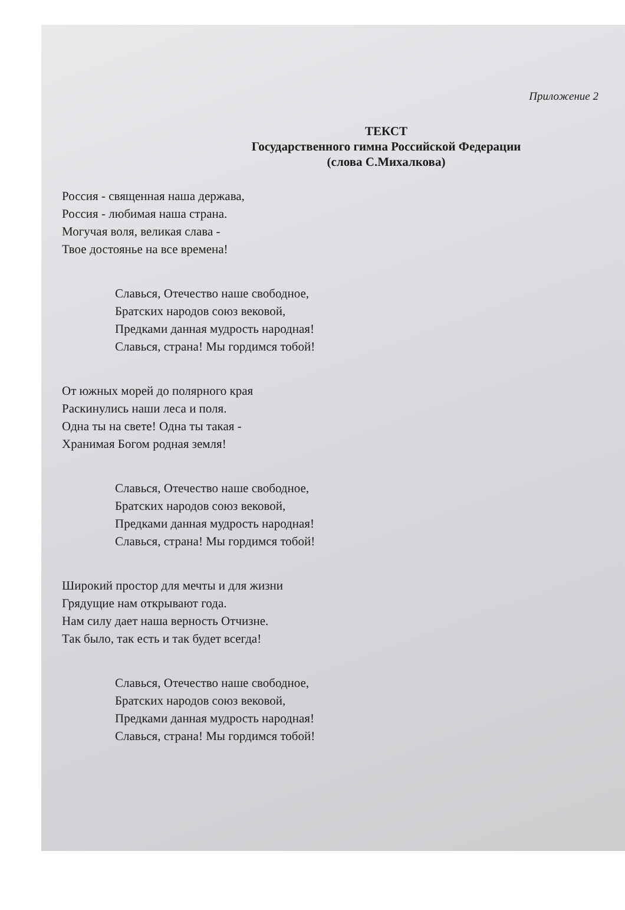Приложение 2
ТЕКСТ
Государственного гимна Российской Федерации
(слова С.Михалкова)
Россия - священная наша держава,
Россия - любимая наша страна.
Могучая воля, великая слава -
Твое достоянье на все времена!
Славься, Отечество наше свободное,
Братских народов союз вековой,
Предками данная мудрость народная!
Славься, страна! Мы гордимся тобой!
От южных морей до полярного края
Раскинулись наши леса и поля.
Одна ты на свете! Одна ты такая -
Хранимая Богом родная земля!
Славься, Отечество наше свободное,
Братских народов союз вековой,
Предками данная мудрость народная!
Славься, страна! Мы гордимся тобой!
Широкий простор для мечты и для жизни
Грядущие нам открывают года.
Нам силу дает наша верность Отчизне.
Так было, так есть и так будет всегда!
Славься, Отечество наше свободное,
Братских народов союз вековой,
Предками данная мудрость народная!
Славься, страна! Мы гордимся тобой!